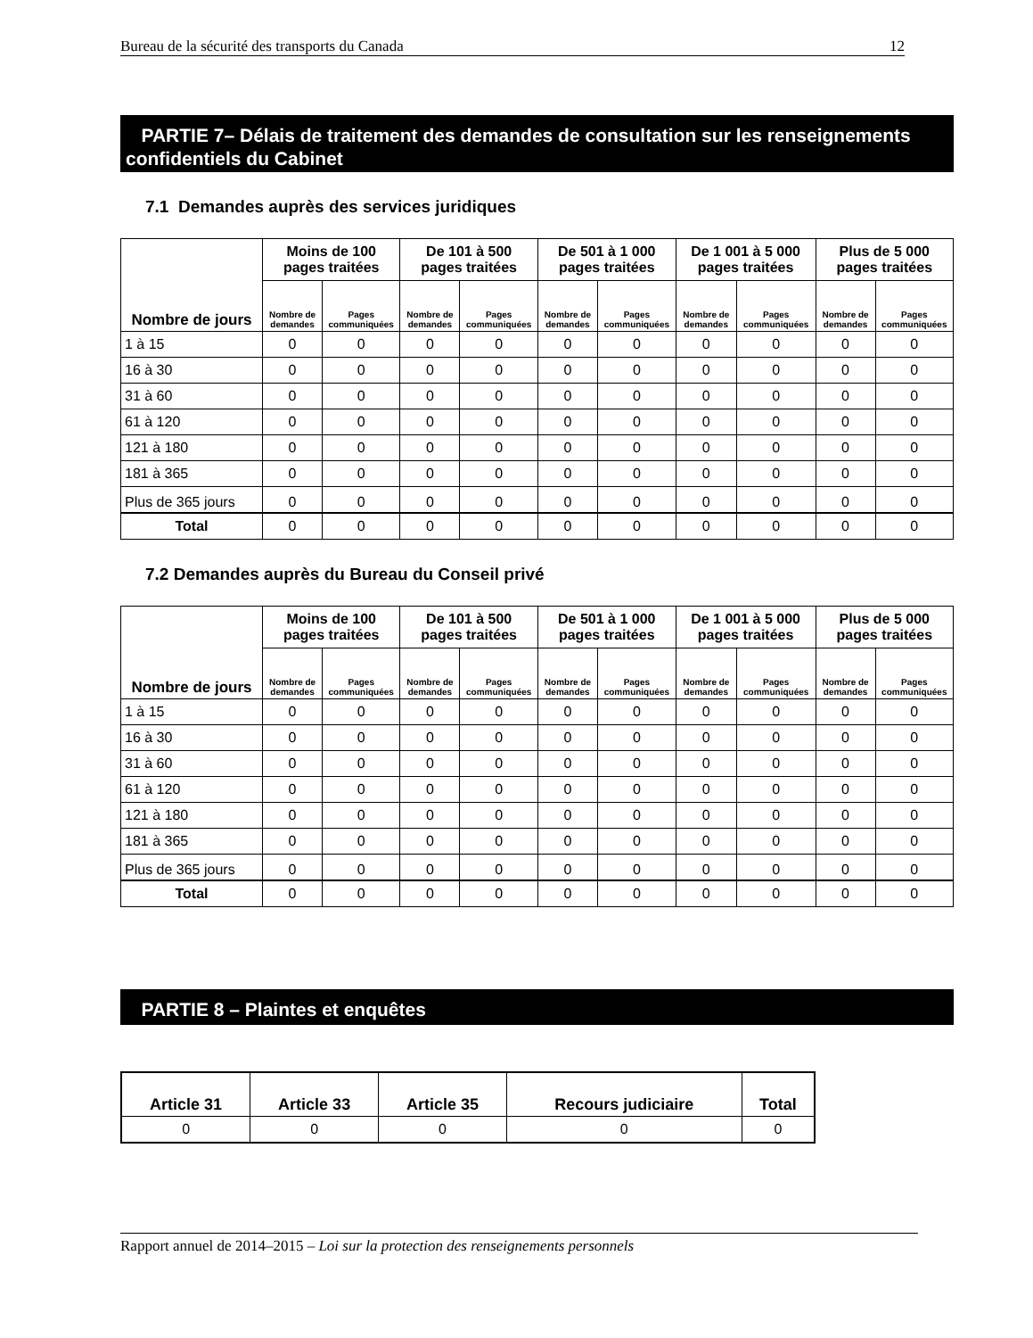Bureau de la sécurité des transports du Canada 12
PARTIE 7– Délais de traitement des demandes de consultation sur les renseignements confidentiels du Cabinet
7.1 Demandes auprès des services juridiques
| Nombre de jours | Moins de 100 pages traitées | | De 101 à 500 pages traitées | | De 501 à 1 000 pages traitées | | De 1 001 à 5 000 pages traitées | | Plus de 5 000 pages traitées | |
| --- | --- | --- | --- | --- | --- | --- | --- | --- | --- | --- |
| | Nombre de demandes | Pages communiquées | Nombre de demandes | Pages communiquées | Nombre de demandes | Pages communiquées | Nombre de demandes | Pages communiquées | Nombre de demandes | Pages communiquées |
| 1 à 15 | 0 | 0 | 0 | 0 | 0 | 0 | 0 | 0 | 0 | 0 |
| 16 à 30 | 0 | 0 | 0 | 0 | 0 | 0 | 0 | 0 | 0 | 0 |
| 31 à 60 | 0 | 0 | 0 | 0 | 0 | 0 | 0 | 0 | 0 | 0 |
| 61 à 120 | 0 | 0 | 0 | 0 | 0 | 0 | 0 | 0 | 0 | 0 |
| 121 à 180 | 0 | 0 | 0 | 0 | 0 | 0 | 0 | 0 | 0 | 0 |
| 181 à 365 | 0 | 0 | 0 | 0 | 0 | 0 | 0 | 0 | 0 | 0 |
| Plus de 365 jours | 0 | 0 | 0 | 0 | 0 | 0 | 0 | 0 | 0 | 0 |
| Total | 0 | 0 | 0 | 0 | 0 | 0 | 0 | 0 | 0 | 0 |
7.2 Demandes auprès du Bureau du Conseil privé
| Nombre de jours | Moins de 100 pages traitées | | De 101 à 500 pages traitées | | De 501 à 1 000 pages traitées | | De 1 001 à 5 000 pages traitées | | Plus de 5 000 pages traitées | |
| --- | --- | --- | --- | --- | --- | --- | --- | --- | --- | --- |
| | Nombre de demandes | Pages communiquées | Nombre de demandes | Pages communiquées | Nombre de demandes | Pages communiquées | Nombre de demandes | Pages communiquées | Nombre de demandes | Pages communiquées |
| 1 à 15 | 0 | 0 | 0 | 0 | 0 | 0 | 0 | 0 | 0 | 0 |
| 16 à 30 | 0 | 0 | 0 | 0 | 0 | 0 | 0 | 0 | 0 | 0 |
| 31 à 60 | 0 | 0 | 0 | 0 | 0 | 0 | 0 | 0 | 0 | 0 |
| 61 à 120 | 0 | 0 | 0 | 0 | 0 | 0 | 0 | 0 | 0 | 0 |
| 121 à 180 | 0 | 0 | 0 | 0 | 0 | 0 | 0 | 0 | 0 | 0 |
| 181 à 365 | 0 | 0 | 0 | 0 | 0 | 0 | 0 | 0 | 0 | 0 |
| Plus de 365 jours | 0 | 0 | 0 | 0 | 0 | 0 | 0 | 0 | 0 | 0 |
| Total | 0 | 0 | 0 | 0 | 0 | 0 | 0 | 0 | 0 | 0 |
PARTIE 8 – Plaintes et enquêtes
| Article 31 | Article 33 | Article 35 | Recours judiciaire | Total |
| --- | --- | --- | --- | --- |
| 0 | 0 | 0 | 0 | 0 |
Rapport annuel de 2014–2015 – Loi sur la protection des renseignements personnels